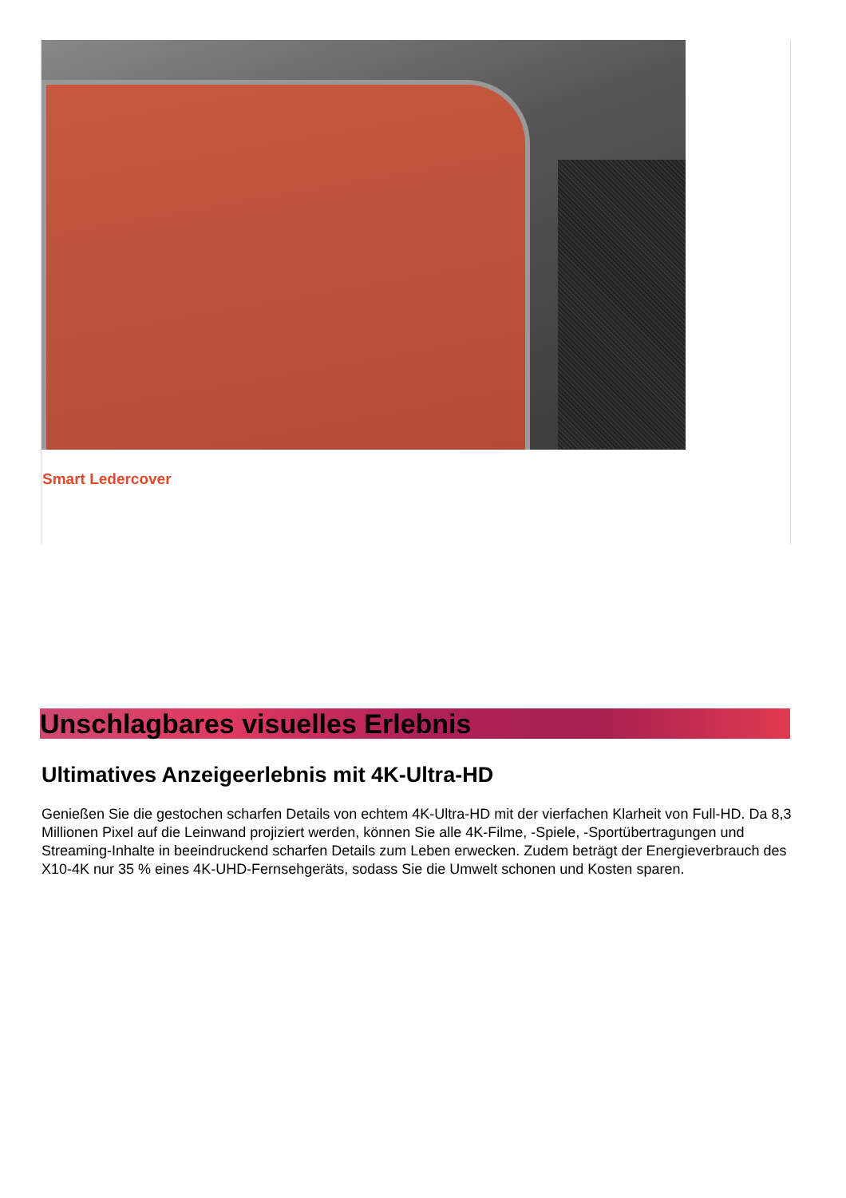Smart Ledercover
Unschlagbares visuelles Erlebnis
Ultimatives Anzeigeerlebnis mit 4K-Ultra-HD
Genießen Sie die gestochen scharfen Details von echtem 4K-Ultra-HD mit der vierfachen Klarheit von Full-HD. Da 8,3 Millionen Pixel auf die Leinwand projiziert werden, können Sie alle 4K-Filme, -Spiele, -Sportübertragungen und Streaming-Inhalte in beeindruckend scharfen Details zum Leben erwecken. Zudem beträgt der Energieverbrauch des X10-4K nur 35 % eines 4K-UHD-Fernsehgeräts, sodass Sie die Umwelt schonen und Kosten sparen.